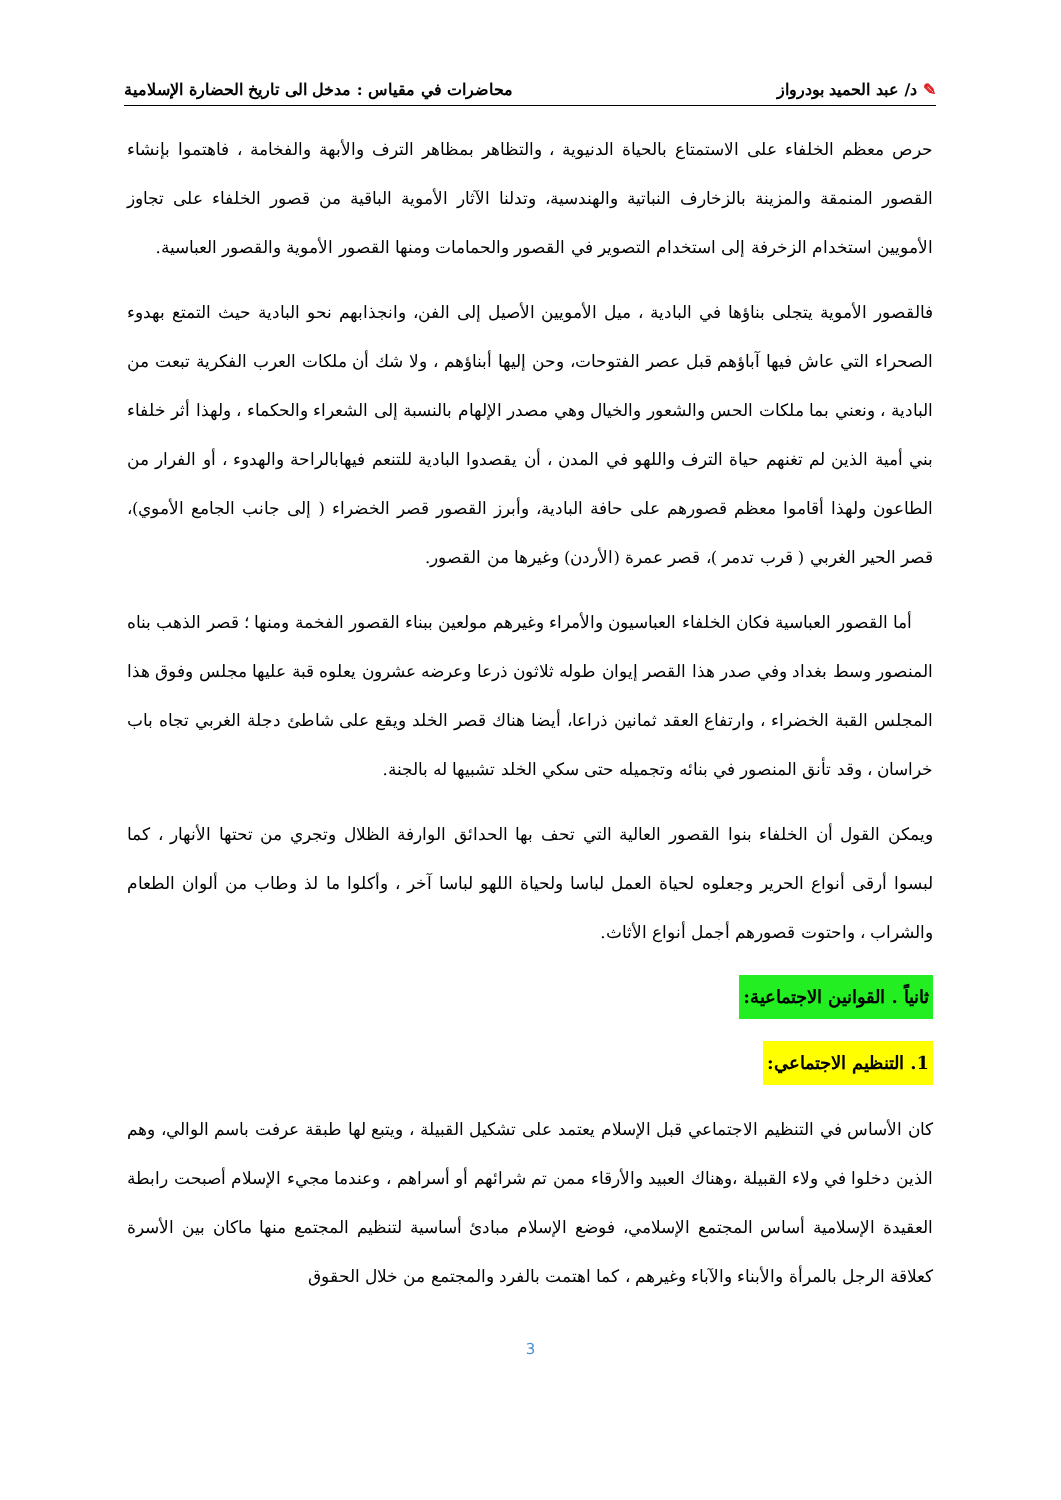✎ د/ عبد الحميد بودرواز محاضرات في مقياس : مدخل الى تاريخ الحضارة الإسلامية
حرص معظم الخلفاء على الاستمتاع بالحياة الدنيوية ، والتظاهر بمظاهر الترف والأبهة والفخامة ، فاهتموا بإنشاء القصور المنمقة والمزينة بالزخارف النباتية والهندسية، وتدلنا الآثار الأموية الباقية من قصور الخلفاء على تجاوز الأمويين استخدام الزخرفة إلى استخدام التصوير في القصور والحمامات ومنها القصور الأموية والقصور العباسية.
فالقصور الأموية يتجلى بناؤها في البادية ، ميل الأمويين الأصيل إلى الفن، وانجذابهم نحو البادية حيث التمتع بهدوء الصحراء التي عاش فيها آباؤهم قبل عصر الفتوحات، وحن إليها أبناؤهم ، ولا شك أن ملكات العرب الفكرية تبعت من البادية ، ونعني بما ملكات الحس والشعور والخيال وهي مصدر الإلهام بالنسبة إلى الشعراء والحكماء ، ولهذا أثر خلفاء بني أمية الذين لم تغنهم حياة الترف واللهو في المدن ، أن يقصدوا البادية للتنعم فيهابالراحة والهدوء ، أو الفرار من الطاعون ولهذا أقاموا معظم قصورهم على حافة البادية، وأبرز القصور قصر الخضراء ( إلى جانب الجامع الأموي)، قصر الحير الغربي ( قرب تدمر )، قصر عمرة (الأردن) وغيرها من القصور.
أما القصور العباسية فكان الخلفاء العباسيون والأمراء وغيرهم مولعين ببناء القصور الفخمة ومنها ؛ قصر الذهب بناه المنصور وسط بغداد وفي صدر هذا القصر إيوان طوله ثلاثون ذرعا وعرضه عشرون يعلوه قبة عليها مجلس وفوق هذا المجلس القبة الخضراء ، وارتفاع العقد ثمانين ذراعا، أيضا هناك قصر الخلد ويقع على شاطئ دجلة الغربي تجاه باب خراسان ، وقد تأنق المنصور في بنائه وتجميله حتى سكي الخلد تشبيها له بالجنة.
ويمكن القول أن الخلفاء بنوا القصور العالية التي تحف بها الحدائق الوارفة الظلال وتجري من تحتها الأنهار ، كما لبسوا أرقى أنواع الحرير وجعلوه لحياة العمل لباسا ولحياة اللهو لباسا آخر ، وأكلوا ما لذ وطاب من ألوان الطعام والشراب ، واحتوت قصورهم أجمل أنواع الأثاث.
ثانياً . القوانين الاجتماعية:
1. التنظيم الاجتماعي:
كان الأساس في التنظيم الاجتماعي قبل الإسلام يعتمد على تشكيل القبيلة ، ويتبع لها طبقة عرفت باسم الوالي، وهم الذين دخلوا في ولاء القبيلة ،وهناك العبيد والأرقاء ممن تم شرائهم أو أسراهم ، وعندما مجيء الإسلام أصبحت رابطة العقيدة الإسلامية أساس المجتمع الإسلامي، فوضع الإسلام مبادئ أساسية لتنظيم المجتمع منها ماكان بين الأسرة كعلاقة الرجل بالمرأة والأبناء والآباء وغيرهم ، كما اهتمت بالفرد والمجتمع من خلال الحقوق
3